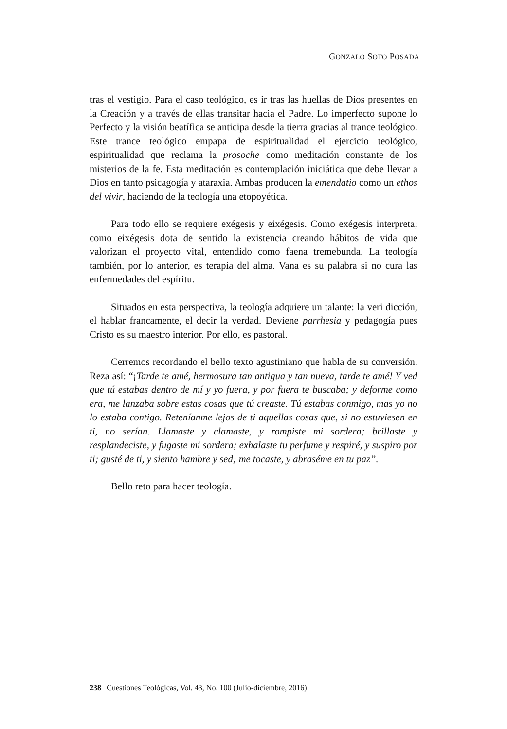GONZALO SOTO POSADA
tras el vestigio. Para el caso teológico, es ir tras las huellas de Dios presentes en la Creación y a través de ellas transitar hacia el Padre. Lo imperfecto supone lo Perfecto y la visión beatífica se anticipa desde la tierra gracias al trance teológico. Este trance teológico empapa de espiritualidad el ejercicio teológico, espiritualidad que reclama la prosoche como meditación constante de los misterios de la fe. Esta meditación es contemplación iniciática que debe llevar a Dios en tanto psicagogía y ataraxia. Ambas producen la emendatio como un ethos del vivir, haciendo de la teología una etopoyética.
Para todo ello se requiere exégesis y eixégesis. Como exégesis interpreta; como eixégesis dota de sentido la existencia creando hábitos de vida que valorizan el proyecto vital, entendido como faena tremebunda. La teología también, por lo anterior, es terapia del alma. Vana es su palabra si no cura las enfermedades del espíritu.
Situados en esta perspectiva, la teología adquiere un talante: la veri dicción, el hablar francamente, el decir la verdad. Deviene parrhesia y pedagogía pues Cristo es su maestro interior. Por ello, es pastoral.
Cerremos recordando el bello texto agustiniano que habla de su conversión. Reza así: “¡Tarde te amé, hermosura tan antigua y tan nueva, tarde te amé! Y ved que tú estabas dentro de mí y yo fuera, y por fuera te buscaba; y deforme como era, me lanzaba sobre estas cosas que tú creaste. Tú estabas conmigo, mas yo no lo estaba contigo. Reteníanme lejos de ti aquellas cosas que, si no estuviesen en ti, no serían. Llamaste y clamaste, y rompiste mi sordera; brillaste y resplandeciste, y fugaste mi sordera; exhalaste tu perfume y respiré, y suspiro por ti; gusté de ti, y siento hambre y sed; me tocaste, y abraséme en tu paz”.
Bello reto para hacer teología.
238 | Cuestiones Teológicas, Vol. 43, No. 100 (Julio-diciembre, 2016)